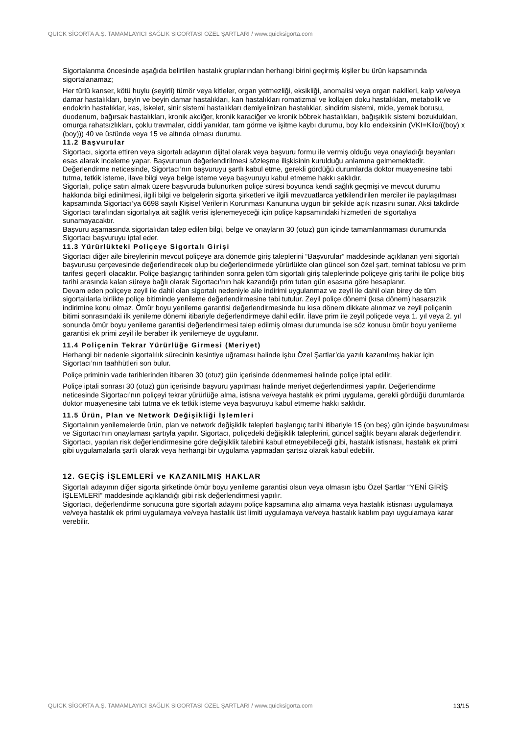QUICK SİGORTA A.Ş. TAMAMLAYICI SAĞLIK SİGORTASI ÖZEL ŞARTLARI / www.quicksigorta.com
Sigortalanma öncesinde aşağıda belirtilen hastalık gruplarından herhangi birini geçirmiş kişiler bu ürün kapsamında sigortalanamaz;
Her türlü kanser, kötü huylu (seyirli) tümör veya kitleler, organ yetmezliği, eksikliği, anomalisi veya organ nakilleri, kalp ve/veya damar hastalıkları, beyin ve beyin damar hastalıkları, kan hastalıkları romatizmal ve kollajen doku hastalıkları, metabolik ve endokrin hastalıklar, kas, iskelet, sinir sistemi hastalıkları demiyelinizan hastalıklar, sindirim sistemi, mide, yemek borusu, duodenum, bağırsak hastalıkları, kronik akciğer, kronik karaciğer ve kronik böbrek hastalıkları, bağışıklık sistemi bozuklukları, omurga rahatsızlıkları, çoklu travmalar, ciddi yanıklar, tam görme ve işitme kaybı durumu, boy kilo endeksinin (VKI=Kilo/((boy) x (boy))) 40 ve üstünde veya 15 ve altında olması durumu.
11.2 Başvurular
Sigortacı, sigorta ettiren veya sigortalı adayının dijital olarak veya başvuru formu ile vermiş olduğu veya onayladığı beyanları esas alarak inceleme yapar. Başvurunun değerlendirilmesi sözleşme ilişkisinin kurulduğu anlamına gelmemektedir. Değerlendirme neticesinde, Sigortacı’nın başvuruyu şartlı kabul etme, gerekli gördüğü durumlarda doktor muayenesine tabi tutma, tetkik isteme, ilave bilgi veya belge isteme veya başvuruyu kabul etmeme hakkı saklıdır.
Sigortalı, poliçe satın almak üzere başvuruda bulunurken poliçe süresi boyunca kendi sağlık geçmişi ve mevcut durumu hakkında bilgi edinilmesi, ilgili bilgi ve belgelerin sigorta şirketleri ve ilgili mevzuatlarca yetkilendirilen merciler ile paylaşılması kapsamında Sigortacı’ya 6698 sayılı Kişisel Verilerin Korunması Kanununa uygun bir şekilde açık rızasını sunar. Aksi takdirde Sigortacı tarafından sigortalıya ait sağlık verisi işlenemeyeceği için poliçe kapsamındaki hizmetleri de sigortalıya sunamayacaktır.
Başvuru aşamasında sigortalıdan talep edilen bilgi, belge ve onayların 30 (otuz) gün içinde tamamlanmaması durumunda Sigortacı başvuruyu iptal eder.
11.3 Yürürlükteki Poliçeye Sigortalı Girişi
Sigortacı diğer aile bireylerinin mevcut poliçeye ara dönemde giriş taleplerini “Başvurular” maddesinde açıklanan yeni sigortalı başvurusu çerçevesinde değerlendirecek olup bu değerlendirmede yürürlükte olan güncel son özel şart, teminat tablosu ve prim tarifesi geçerli olacaktır. Poliçe başlangıç tarihinden sonra gelen tüm sigortalı giriş taleplerinde poliçeye giriş tarihi ile poliçe bitiş tarihi arasında kalan süreye bağlı olarak Sigortacı’nın hak kazandığı prim tutarı gün esasına göre hesaplanır.
Devam eden poliçeye zeyil ile dahil olan sigortalı nedeniyle aile indirimi uygulanmaz ve zeyil ile dahil olan birey de tüm sigortalılarla birlikte poliçe bitiminde yenileme değerlendirmesine tabi tutulur. Zeyil poliçe dönemi (kısa dönem) hasarsızlık indirimine konu olmaz. Ömür boyu yenileme garantisi değerlendirmesinde bu kısa dönem dikkate alınmaz ve zeyil poliçenin bitimi sonrasındaki ilk yenileme dönemi itibariyle değerlendirmeye dahil edilir. İlave prim ile zeyil poliçede veya 1. yıl veya 2. yıl sonunda ömür boyu yenileme garantisi değerlendirmesi talep edilmiş olması durumunda ise söz konusu ömür boyu yenileme garantisi ek primi zeyil ile beraber ilk yenilemeye de uygulanır.
11.4 Poliçenin Tekrar Yürürlüğe Girmesi (Meriyet)
Herhangi bir nedenle sigortalılık sürecinin kesintiye uğraması halinde işbu Özel Şartlar’da yazılı kazanılmış haklar için Sigortacı’nın taahhütleri son bulur.
Poliçe priminin vade tarihlerinden itibaren 30 (otuz) gün içerisinde ödenmemesi halinde poliçe iptal edilir.
Poliçe iptali sonrası 30 (otuz) gün içerisinde başvuru yapılması halinde meriyet değerlendirmesi yapılır. Değerlendirme neticesinde Sigortacı’nın poliçeyi tekrar yürürlüğe alma, istisna ve/veya hastalık ek primi uygulama, gerekli gördüğü durumlarda doktor muayenesine tabi tutma ve ek tetkik isteme veya başvuruyu kabul etmeme hakkı saklıdır.
11.5 Ürün, Plan ve Network Değişikliği İşlemleri
Sigortalının yenilemelerde ürün, plan ve network değişiklik talepleri başlangıç tarihi itibariyle 15 (on beş) gün içinde başvurulması ve Sigortacı’nın onaylaması şartıyla yapılır. Sigortacı, poliçedeki değişiklik taleplerini, güncel sağlık beyanı alarak değerlendirir. Sigortacı, yapılan risk değerlendirmesine göre değişiklik talebini kabul etmeyebileceği gibi, hastalık istisnası, hastalık ek primi gibi uygulamalarla şartlı olarak veya herhangi bir uygulama yapmadan şartsız olarak kabul edebilir.
12. GEÇİŞ İŞLEMLERİ ve KAZANILMIŞ HAKLAR
Sigortalı adayının diğer sigorta şirketinde ömür boyu yenileme garantisi olsun veya olmasın işbu Özel Şartlar “YENİ GİRİŞ İŞLEMLERİ” maddesinde açıklandığı gibi risk değerlendirmesi yapılır.
Sigortacı, değerlendirme sonucuna göre sigortalı adayını poliçe kapsamına alıp almama veya hastalık istisnası uygulamaya ve/veya hastalık ek primi uygulamaya ve/veya hastalık üst limiti uygulamaya ve/veya hastalık katılım payı uygulamaya karar verebilir.
QUICK SİGORTA A.Ş. TAMAMLAYICI SAĞLIK SİGORTASI ÖZEL ŞARTLARI / www.quicksigorta.com 13/15